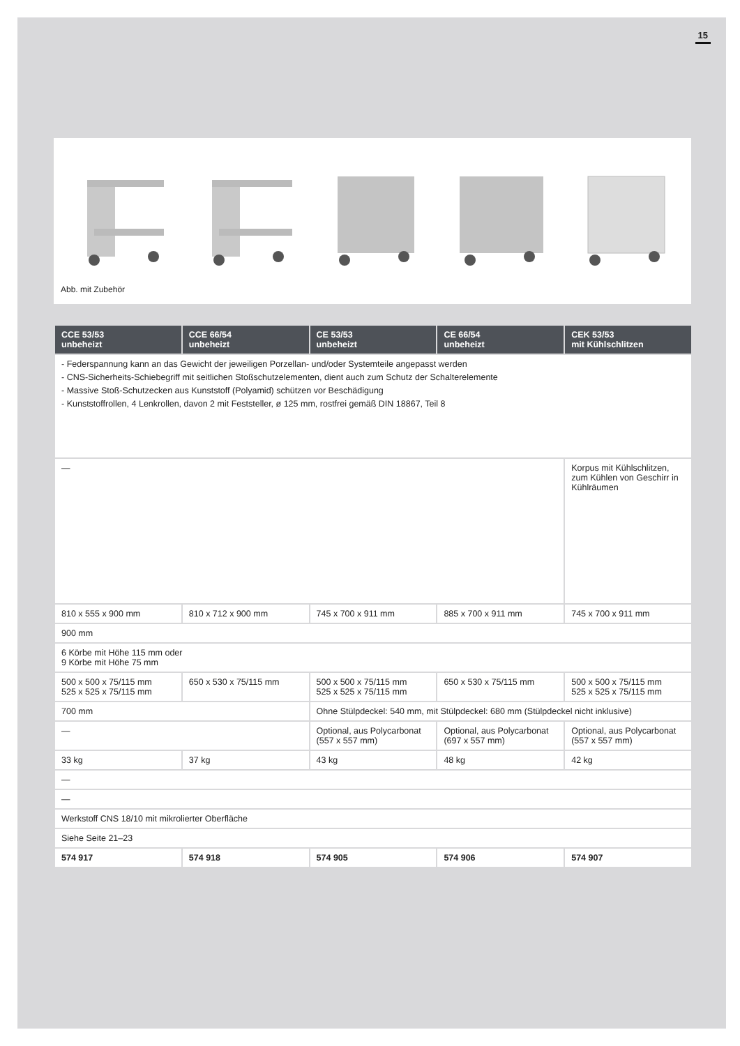15
Abb. mit Zubehör
| CCE 53/53 unbeheizt | CCE 66/54 unbeheizt | CE 53/53 unbeheizt | CE 66/54 unbeheizt | CEK 53/53 mit Kühlschlitzen |
| --- | --- | --- | --- | --- |
| - Federspannung kann an das Gewicht der jeweiligen Porzellan- und/oder Systemteile angepasst werden - CNS-Sicherheits-Schiebegriff mit seitlichen Stoßschutzelementen, dient auch zum Schutz der Schalterelemente - Massive Stoß-Schutzecken aus Kunststoff (Polyamid) schützen vor Beschädigung - Kunststoffrollen, 4 Lenkrollen, davon 2 mit Feststeller, ø 125 mm, rostfrei gemäß DIN 18867, Teil 8 | | | | |
| — | | | | Korpus mit Kühlschlitzen, zum Kühlen von Geschirr in Kühlräumen |
| 810 x 555 x 900 mm | 810 x 712 x 900 mm | 745 x 700 x 911 mm | 885 x 700 x 911 mm | 745 x 700 x 911 mm |
| 900 mm | | | | |
| 6 Körbe mit Höhe 115 mm oder 9 Körbe mit Höhe 75 mm | | | | |
| 500 x 500 x 75/115 mm 525 x 525 x 75/115 mm | 650 x 530 x 75/115 mm | 500 x 500 x 75/115 mm 525 x 525 x 75/115 mm | 650 x 530 x 75/115 mm | 500 x 500 x 75/115 mm 525 x 525 x 75/115 mm |
| 700 mm | | Ohne Stülpdeckel: 540 mm, mit Stülpdeckel: 680 mm (Stülpdeckel nicht inklusive) | | |
| — | | Optional, aus Polycarbonat (557 x 557 mm) | Optional, aus Polycarbonat (697 x 557 mm) | Optional, aus Polycarbonat (557 x 557 mm) |
| 33 kg | 37 kg | 43 kg | 48 kg | 42 kg |
| — | | | | |
| — | | | | |
| Werkstoff CNS 18/10 mit mikrolierter Oberfläche | | | | |
| Siehe Seite 21–23 | | | | |
| 574 917 | 574 918 | 574 905 | 574 906 | 574 907 |